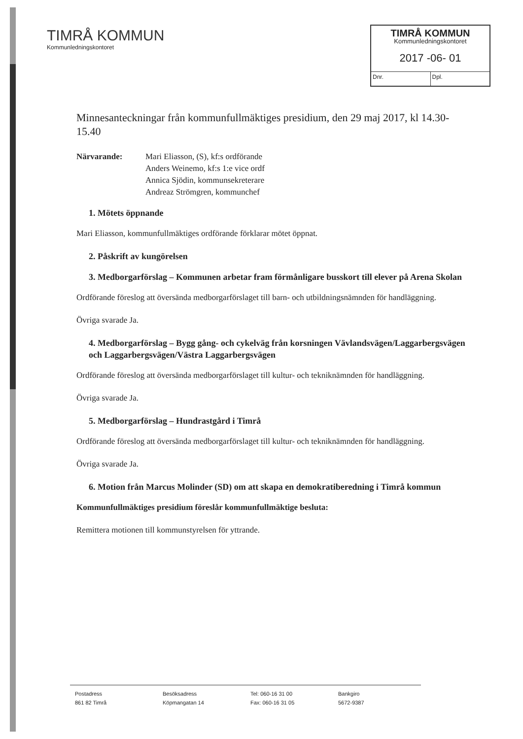TIMRÅ KOMMUN
Kommunledningskontoret
TIMRÅ KOMMUN
Kommunledningskontoret
2017 -06- 01
Dnr. Dpl.
Minnesanteckningar från kommunfullmäktiges presidium, den 29 maj 2017, kl 14.30-15.40
Närvarande: Mari Eliasson, (S), kf:s ordförande
Anders Weinemo, kf:s 1:e vice ordf
Annica Sjödin, kommunsekreterare
Andreaz Strömgren, kommunchef
1. Mötets öppnande
Mari Eliasson, kommunfullmäktiges ordförande förklarar mötet öppnat.
2. Påskrift av kungörelsen
3. Medborgarförslag – Kommunen arbetar fram förmånligare busskort till elever på Arena Skolan
Ordförande föreslog att översända medborgarförslaget till barn- och utbildningsnämnden för handläggning.
Övriga svarade Ja.
4. Medborgarförslag – Bygg gång- och cykelväg från korsningen Vävlandsvägen/Laggarbergsvägen och Laggarbergsvägen/Västra Laggarbergsvägen
Ordförande föreslog att översända medborgarförslaget till kultur- och tekniknämnden för handläggning.
Övriga svarade Ja.
5. Medborgarförslag – Hundrastgård i Timrå
Ordförande föreslog att översända medborgarförslaget till kultur- och tekniknämnden för handläggning.
Övriga svarade Ja.
6. Motion från Marcus Molinder (SD) om att skapa en demokratiberedning i Timrå kommun
Kommunfullmäktiges presidium föreslår kommunfullmäktige besluta:
Remittera motionen till kommunstyrelsen för yttrande.
Postadress
861 82 Timrå
Besöksadress
Köpmangatan 14
Tel: 060-16 31 00
Fax: 060-16 31 05
Bankgiro
5672-9387